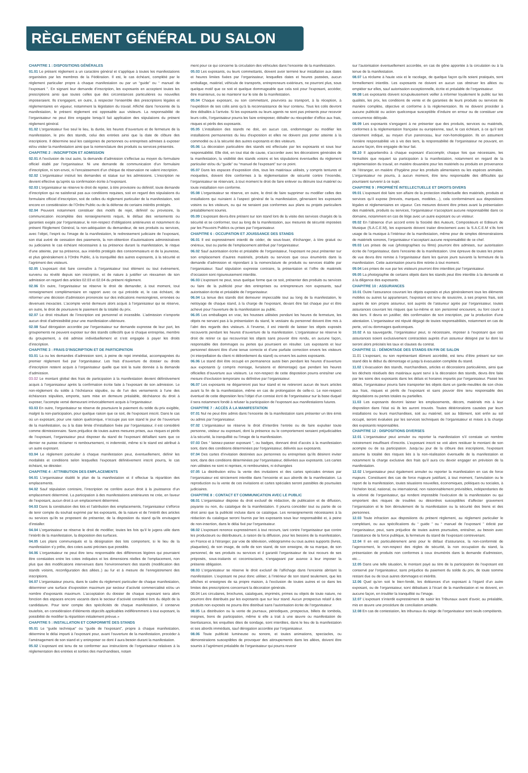RÈGLEMENT GÉNÉRAL DU SALON
CHAPITRE 1 : DISPOSITIONS GÉNÉRALES
01.01 Le présent règlement a un caractère général et s’applique à toutes les manifestations organisées par les membres de la Fédération. Il est, le cas échéant, complété par le règlement particulier propre à chaque manifestation ou par un “guide” ou “ manuel de l’exposant ”. En signant leur demande d’inscription, les exposants en acceptent toutes les prescriptions ainsi que toutes celles que des circonstances particulières ou nouvelles imposeraient. Ils s’engagent, en outre, à respecter l’ensemble des prescriptions légales et réglementaires en vigueur, notamment la législation du travail. Affiché dans l’enceinte de la manifestation, le présent règlement est opposable aux visiteurs. La responsabilité de l’organisateur ne peut être engagée lorsqu’il fait application des stipulations du présent règlement général.
01.02 L’organisateur fixe seul le lieu, la durée, les heures d’ouverture et de fermeture de la manifestation, le prix des stands, celui des entrées ainsi que la date de clôture des inscriptions. Il détermine seul les catégories de personnes ou entreprises admises à exposer et/ou visiter la manifestation ainsi que la nomenclature des produits ou services présentés.
CHAPITRE 2 : INSCRIPTION ET ADMISSION
02.01 A l’exclusion de tout autre, la demande d’admission s’effectue au moyen du formulaire officiel établi par l’organisateur. Ni une demande de communication d’un formulaire d’inscription, ni son envoi, ni l’encaissement d’un chèque de réservation ne valent inscription.
02.02 L’organisateur instruit les demandes et statue sur les admissions. L’inscription ne devient effective qu’après sa confirmation écrite à l’exposant.
02.03 L’organisateur se réserve le droit de rejeter, à titre provisoire ou définitif, toute demande d’inscription qui ne satisferait pas aux conditions requises, soit en regard des stipulations du formulaire officiel d’inscription, soit de celles du règlement particulier de la manifestation, soit encore en considération de l’Ordre Public ou de la défense de certains intérêts protégés.
02.04 Peuvent notamment constituer des motifs de rejet, définitif ou provisoire, la communication incomplète des renseignements requis, le défaut des versements ou garanties exigés par l’organisateur, le non-respect d’obligations antérieures et notamment du présent Règlement Général, la non-adéquation du demandeur, de ses produits ou services, avec l’objet, l’esprit ou l’image de la manifestation, le redressement judiciaire de l’exposant, son état avéré de cessation des paiements, la non-obtention d’autorisations administratives ou judiciaires le cas échéant nécessaires à sa présence durant la manifestation, le risque d’une atteinte, par sa présence, aux intérêts protégés des consommateurs et de la jeunesse, et plus généralement à l’Ordre Public, à la tranquillité des autres exposants, à la sécurité et l’agrément des visiteurs.
02.05 L’exposant doit faire connaître à l’organisateur tout élément ou tout événement, survenu ou révélé depuis son inscription, et de nature à justifier un réexamen de son admission en regard des articles 02.03 et 02.04 du présent règlement.
02.06 En outre, l’organisateur se réserve le droit de demander, à tout moment, tout renseignement complémentaire en rapport avec ce qui précède et, le cas échéant, de réformer une décision d’admission prononcée sur des indications mensongères, erronées ou devenues inexactes. L’acompte versé demeure alors acquis à l’organisateur qui se réserve, en outre, le droit de poursuivre le paiement de la totalité du prix.
02.07 Le droit résultant de l’inscription est personnel et incessible. L’admission n’emporte aucun droit d’admissibilité pour une manifestation ultérieure.
02.08 Sauf dérogation accordée par l’organisateur sur demande expresse de leur part, les groupements ne peuvent exposer sur des stands collectifs que si chaque entreprise, membre du groupement, a été admise individuellement et s’est engagée à payer les droits d’inscription.
CHAPITRE 3 : FRAIS D’INSCRIPTION ET DE PARTICIPATION
03.01 La ou les demandes d’admission sont, à peine de rejet immédiat, accompagnées du premier règlement fixé par l’organisateur. Les frais d’ouverture de dossier ou droits d’inscription restent acquis à l’organisateur quelle que soit la suite donnée à la demande d’admission.
03.02 Le montant global des frais de participation à la manifestation devient définitivement acquis à l’organisateur après la confirmation écrite faite à l’exposant de son admission. Le non-règlement du solde à l’échéance stipulée, ou de l’un des versements à l’une des échéances stipulées, emporte, sans mise en demeure préalable, déchéance du droit à exposer, l’acompte versé demeurant irrévocablement acquis à l’organisateur.
03.03 En outre, l’organisateur se réserve de poursuivre le paiement du solde du prix exigible, malgré la non-participation, pour quelque raison que ce soit, de l’exposant inscrit. Dans le cas où un exposant, pour une raison quelconque, n’occupe pas son stand le jour de l’ouverture de la manifestation, ou à la date limite d’installation fixée par l’organisateur, il est considéré comme démissionnaire. Sans préjudice de toutes autres mesures prises, aux risques et périls de l’exposant, l’organisateur peut disposer du stand de l’exposant défaillant sans que ce dernier ne puisse réclamer ni remboursement, ni indemnité, même si le stand est attribué à un autre exposant.
03.04 Le règlement particulier à chaque manifestation peut, éventuellement, définir les modalités et conditions selon lesquelles l’exposant définitivement inscrit pourra, le cas échéant, se désister.
CHAPITRE 4 : ATTRIBUTION DES EMPLACEMENTS
04.01 L’organisateur établit le plan de la manifestation et il effectue la répartition des emplacements.
04.02 Sauf stipulation contraire, l’inscription ne confère aucun droit à la jouissance d’un emplacement déterminé. La participation à des manifestations antérieures ne crée, en faveur de l’exposant, aucun droit à un emplacement déterminé.
04.03 Dans la constitution des lots et l’attribution des emplacements, l’organisateur s’efforce de tenir compte du souhait exprimé par les exposants, de la nature et de l’intérêt des articles ou services qu’ils se proposent de présenter, de la disposition du stand qu’ils envisagent d’installer.
04.04 L’organisateur se réserve le droit de modifier, toutes les fois qu’il le jugera utile dans l’intérêt de la manifestation, la disposition des surfaces.
04.05 Les plans communiqués et la désignation des lots comportent, si le lieu de la manifestation s’y prête, des cotes aussi précises que possible.
04.06 L’organisateur ne peut être tenu responsable des différences légères qui pourraient être constatées entre les cotes indiquées et les dimensions réelles de l’emplacement, non plus que des modifications intervenues dans l’environnement des stands (modification des stands voisins, reconfiguration des allées..) au fur et à mesure de l’enregistrement des inscriptions.
04.07 L’organisateur pourra, dans le cadre du règlement particulier de chaque manifestation, déterminer une surface d’exposition maximum par secteur d’activité commercialisé et/ou un nombre d’exposants maximum. L’acceptation du dossier de chaque exposant sera alors fonction des espaces encore vacants dans le secteur d’activité considéré lors du dépôt de la candidature. Pour tenir compte des spécificités de chaque manifestation, il conserve toutefois, en considération d’éléments objectifs applicables indifféremment à tout exposant, la possibilité de modifier la répartition initialement prévue.»
CHAPITRE 5 : INSTALLATION ET CONFORMITÉ DES STANDS
05.01 Le “guide technique” ou “guide de l’exposant”, propre à chaque manifestation, détermine le délai imparti à l’exposant pour, avant l’ouverture de la manifestation, procéder à l’aménagement de son stand et y entreposer ce dont il aura besoin durant la manifestation.
05.02 L’exposant est tenu de se conformer aux instructions de l’organisateur relatives à la réglementation des entrées et sorties des marchandises, notam
ment pour ce qui concerne la circulation des véhicules dans l’enceinte de la manifestation.
05.03 Les exposants, ou leurs commettants, doivent avoir terminé leur installation aux dates et heures limites fixées par l’organisateur, lesquelles dates et heures passées, aucun emballage, matériel, véhicule de transports, entrepreneurs extérieurs, ne pourront plus, sous quelque motif que ce soit et quelque dommageable que cela soit pour l’exposant, accéder, être maintenus, ou se maintenir sur le site de la manifestation.
05.04 Chaque exposant, ou son commettant, pourvoira au transport, à la réception, à l’expédition de ses colis ainsi qu’à la reconnaissance de leur contenu. Tous les colis devront être déballés à l’arrivée. Si les exposants ou leurs agents ne sont pas présents pour recevoir leurs colis, l’organisateur pourra les faire entreposer, déballer ou réexpédier d’office aux frais, risques et périls des exposants.
05.05 L’installation des stands ne doit, en aucun cas, endommager ou modifier les installations permanentes du lieu d’exposition et elles ne doivent pas porter atteinte à la commodité ou à la sécurité des autres exposants et des visiteurs.
05.06 La décoration particulière des stands est effectuée par les exposants et sous leur responsabilité. Elle doit, en tout état de cause, s’accorder avec les décorations générales de la manifestation, la visibilité des stands voisins et les stipulations éventuelles du règlement particulier et/ou du “guide” ou “manuel de l’exposant” sur ce point.
05.07 Dans les espaces d’exposition clos, tous les matériaux utilisés, y compris tentures et moquettes, doivent être conformes à la réglementation de sécurité contre l’incendie, l’organisateur se réservant, à tout moment le droit de faire enlever ou détruire tout matériel ou toute installation non conforme.
05.08 L’organisateur se réserve, en outre, le droit de faire supprimer ou modifier celles des installations qui nuiraient à l’aspect général de la manifestation, gêneraient les exposants voisins ou les visiteurs, ou qui ne seraient pas conformes aux plans ou projets particuliers préalablement soumis.
05.09 L’exposant devra être présent sur son stand lors de la visite des services chargés de la sécurité et se conformer, tout au long de la manifestation, aux mesures de sécurité imposées par les Pouvoirs Publics ou prises par l’organisateur.
CHAPITRE 6 : OCCUPATION ET JOUISSANCE DES STANDS
06.01 Il est expressément interdit de céder, de sous-louer, d’échanger, à titre gratuit ou onéreux, tout ou partie de l’emplacement attribué par l’organisateur.
06.02 Sauf autorisation écrite et préalable de l’organisateur, l’exposant ne peut présenter sur son emplacement d’autres matériels, produits ou services que ceux énumérés dans la demande d’admission et répondant à la nomenclature de produits ou services établie par l’organisateur. Sauf stipulation expresse contraire, la présentation et l’offre de matériels d’occasion sont rigoureusement interdite.
06.03 L’exposant ne peut, sous quelque forme que ce soit, présenter des produits ou services ou faire de la publicité pour des entreprises ou entrepreneurs non exposants, sauf autorisation écrite et préalable de l’organisateur.
06.04 La tenue des stands doit demeurer impeccable tout au long de la manifestation, le nettoyage de chaque stand, à la charge de l’exposant, devant être fait chaque jour et être achevé pour l’ouverture de la manifestation au public.
06.05 Les emballages en vrac, les housses utilisées pendant les heures de fermeture, les objets ne servant pas à la présentation du stand, le vestiaire du personnel doivent être mis à l’abri des regards des visiteurs. A l’inverse, il est interdit de laisser les objets exposés recouverts pendant les heures d’ouverture de la manifestation. L’organisateur se réserve le droit de retirer ce qui recouvrirait les objets sans pouvoir être rendu, en aucune façon, responsable des dommages ou pertes qui pourraient en résulter. Les exposants et leur personnel doivent être d’une tenue correcte et d’une parfaite correction envers les visiteurs (ni interpellation du client ni débordement du stand) ou envers les autres exposants.
06.06 Le stand doit être occupé en permanence aussi bien pendant les heures d’ouverture aux exposants (y compris montage, livraisons et démontage) que pendant les heures officielles d’ouverture aux visiteurs. Le non-respect de cette disposition pourra entraîner une mesure d’exclusion temporaire ou définitive par l’organisateur.
06.07 Les exposants ne dégarniront pas leur stand et ne retireront aucun de leurs articles avant la fin de la manifestation, même en cas de prolongation de celle-ci. Le non-respect éventuel de cette disposition fera l’objet d’un constat écrit de l’organisateur sur la base duquel il sera notamment fondé à refuser la participation de l’exposant aux manifestations futures.
CHAPITRE 7 : ACCÈS À LA MANIFESTATION
07.01 Nul ne peut être admis dans l’enceinte de la manifestation sans présenter un titre émis ou admis par l’organisateur.
07.02 L’organisateur se réserve le droit d’interdire l’entrée ou de faire expulser toute personne, visiteur ou exposant, dont la présence ou le comportement seraient préjudiciables à la sécurité, la tranquillité ou l’image de la manifestation.
07.03 Des “ laissez-passer exposant ”, ou badges, donnant droit d’accès à la manifestation sont, dans des conditions déterminées par l’organisateur, délivrés aux exposants.
07.04 Des cartes d’invitation destinées aux personnes ou entreprises qu’ils désirent inviter sont, dans des conditions déterminées par l’organisateur, délivrées aux exposants. Les cartes non utilisées ne sont ni reprises, ni remboursées, ni échangées
07.05 La distribution et/ou la vente des invitations et des cartes spéciales émises par l’organisateur est strictement interdite dans l’enceinte et aux abords de la manifestation. La reproduction ou la vente de ces invitations et cartes spéciales seront passibles de poursuites judiciaires.
CHAPITRE 8 : CONTACT ET COMMUNICATION AVEC LE PUBLIC
08.01 L’organisateur dispose du droit exclusif de rédaction, de publication et de diffusion, payante ou non, du catalogue de la manifestation. Il pourra concéder tout ou partie de ce droit ainsi que la publicité incluse dans ce catalogue. Les renseignements nécessaires à la rédaction du catalogue seront fournis par les exposants sous leur responsabilité et, à peine de non-insertion, dans le délai fixé par l’organisateur.
08.02 L’exposant renonce expressément à tout recours, tant contre l’organisateur que contre les producteurs ou distributeurs, à raison de la diffusion, pour les besoins de la manifestation, en France et à l’étranger, par voie de télévision, vidéogramme ou tous autres supports (livres, plaquettes), de son image, de celle de son stand, de son enseigne, de sa marque, de son personnel, de ses produits ou services et il garantit l’organisateur de tout recours de ses préposés, sous-traitants et cocontractants, s’engageant par avance à leur imposer la présente obligation.
08.03 L’organisateur se réserve le droit exclusif de l’affichage dans l’enceinte abritant la manifestation. L’exposant ne peut donc utiliser, à l’intérieur de son stand seulement, que les affiches et enseignes de sa propre maison, à l’exclusion de toutes autres et ce dans les limites des prescriptions concernant la décoration générale.
08.04 Les circulaires, brochures, catalogues, imprimés, primes ou objets de toute nature, ne pourront être distribués par les exposants que sur leur stand. Aucun prospectus relatif à des produits non exposés ne pourra être distribué sans l’autorisation écrite de l’organisateur.
08.05 La distribution ou la vente de journaux, périodiques, prospectus, billets de tombola, insignes, bons de participation, même si elle a trait à une œuvre ou manifestation de bienfaisance, les enquêtes dites de sondage, sont interdites, dans le lieu de la manifestation et ses abords immédiats, sauf dérogation accordée par l’organisateur.
08.06 Toute publicité lumineuse ou sonore, et toutes animations, spectacles, ou démonstrations susceptibles de provoquer des attroupements dans les allées, doivent être soumis à l’agrément préalable de l’organisateur qui pourra revenir
sur l’autorisation éventuellement accordée, en cas de gêne apportée à la circulation ou à la tenue de la manifestation.
08.07 La réclame à haute voix et le racolage, de quelque façon qu’ils soient pratiqués, sont formellement interdits. Les exposants ne doivent en aucun cas obstruer les allées ou empiéter sur elles, sauf autorisation exceptionnelle, écrite et préalable de l’organisateur.
08.08 Les exposants doivent scrupuleusement veiller à informer loyalement le public sur les qualités, les prix, les conditions de vente et de garanties de leurs produits ou services de manière complète, objective et conforme à la réglementation. Ils ne doivent procéder à aucune publicité ou action quelconque susceptible d’induire en erreur ou de constituer une concurrence déloyale.
08.09 Les exposants s’engagent à ne présenter que des produits, services ou matériels, conformes à la réglementation française ou européenne, sauf, le cas échéant, à ce qu’il soit clairement indiqué, au moyen d’un panonceau, leur non-homologation. Ils en assument l’entière responsabilité vis à vis des tiers, la responsabilité de l’organisateur ne pouvant, en aucune façon, être engagée de leur fait.
08.10 Il appartiendra à chaque exposant d’accomplir, chaque fois que nécessaire, les formalités que requiert sa participation à la manifestation, notamment en regard de la réglementation du travail, en matière douanière pour les matériels ou produits en provenance de l’étranger, en matière d’hygiène pour les produits alimentaires ou les espèces animales. L’organisateur ne pourra, à aucun moment, être tenu responsable des difficultés qui pourraient survenir à ce sujet.
CHAPITRE 9 : PROPRIÉTÉ INTELLECTUELLE ET DROITS DIVERS
09.01 L’exposant doit faire son affaire de la protection intellectuelle des matériels, produits et services qu’il expose (brevets, marques, modèles…), cela conformément aux dispositions légales et réglementaires en vigueur. Ces mesures doivent être prises avant la présentation des matériels, produits ou services, l’organisateur n’acceptant aucune responsabilité dans ce domaine, notamment en cas de litige avec un autre exposant ou un visiteur.
09.02 En l’absence d’un accord entre la Société des Auteurs, Compositeurs et Editeurs de Musique (S.A.C.E.M), les exposants doivent traiter directement avec la S.A.C.E.M s’ils font usage de la musique à l’intérieur de la manifestation, même pour de simples démonstrations de matériels sonores, l’organisateur n’acceptant aucune responsabilité de ce chef.
09.03 Les prises de vue (photographies ou films) pourront être admises, sur autorisation écrite de l’organisateur, dans l’enceinte de la manifestation. Une épreuve de toutes les prises de vue devra être remise à l’organisateur dans les quinze jours suivants la fermeture de la manifestation. Cette autorisation pourra être retirée à tout moment.
09.04 Les prises de vue par les visiteurs pourront être interdites par l’organisateur.
09.05 La photographie de certains objets dans les stands peut être interdite à la demande et à la diligence des exposants.
CHAPITRE 10 : ASSURANCES
10.01 Outre l’assurance couvrant les objets exposés et plus généralement tous les éléments mobiles ou autres lui appartenant, l’exposant est tenu de souscrire, à ses propres frais, soit auprès de son propre assureur, soit auprès de l’assureur agrée par l’organisateur, toutes assurances couvrant les risques que lui-même et son personnel encourent, ou font courir à des tiers. Il devra en justifier, dès confirmation de son inscription, par la production d’une attestation. L’organisateur est réputé dégagé de toutes responsabilités, notamment en cas de perte, vol ou dommages quelconques.
10.02 A sa sauvegarde, l’organisateur peut, si nécessaire, imposer à l’exposant que ces assurances soient exclusivement contractées auprès d’un assureur désigné par lui dont lui seront alors précisés les taux et clauses du contrat.
CHAPITRE 11 : DÉMONTAGE DES STANDS EN FIN DE SALON
11.01 L’exposant, ou son représentant dûment accrédité, est tenu d’être présent sur son stand dès le début du démontage et jusqu’à évacuation complète du stand.
11.02 L’évacuation des stands, marchandises, articles et décorations particulières, ainsi que les déchets résiduels des matériaux ayant servi à la décoration des stands, devra être faite par les soins des exposants dans les délais et horaires impartis par l’organisateur. Passé les délais, l’organisateur pourra faire transporter les objets dans un garde-meubles de son choix aux frais, risques et périls de l’exposant et sans pouvoir être tenu responsable des dégradations ou pertes totales ou partielles.
11.03 Les exposants devront laisser les emplacements, décors, matériels mis à leur disposition dans l’état où ils les auront trouvés. Toutes détériorations causées par leurs installations ou leurs marchandises, soit au matériel, soit au bâtiment, soit enfin au sol occupé, seront évaluées par les services techniques de l’organisateur et mises à la charge des exposants responsables.
CHAPITRE 12 : DISPOSITIONS DIVERSES
12.01 L’organisateur peut annuler ou reporter la manifestation s’il constate un nombre notoirement insuffisant d’inscrits. L’exposant inscrit se voit alors restituer le montant de son acompte ou de sa participation. Jusqu’au jour de la clôture des inscriptions, l’exposant assume la totalité des risques liés à la non-réalisation éventuelle de la manifestation et notamment la charge exclusive des frais qu’il aura cru devoir engager en prévision de la manifestation.
12.02 L’organisateur peut également annuler ou reporter la manifestation en cas de force majeure. Constituent des cas de force majeure justifiant, à tout moment, l’annulation ou le report de la manifestation, toutes situations nouvelles, économiques, politiques ou sociales, à l’échelon local, national, ou international, non raisonnablement prévisibles, indépendantes de la volonté de l’organisateur, qui rendent impossible l’exécution de la manifestation ou qui emportent des risques de troubles ou désordres susceptibles d’affecter gravement l’organisation et le bon déroulement de la manifestation ou la sécurité des biens et des personnes.
12.03 Toute infraction aux dispositions du présent règlement, au règlement particulier le complétant, ou aux spécifications du “ guide ” ou “ manuel de l’exposant ” édicté par l’organisateur, peut, sans préjudice de toutes autres poursuites, entraîner, au besoin avec l’assistance de la force publique, la fermeture du stand de l’exposant contrevenant.
12.04 Il en est particulièrement ainsi pour le défaut d’assurance, la non-conformité de l’agencement, le non-respect des règles de sécurité, la non occupation du stand, la présentation de produits non conformes à ceux énumérés dans la demande d’admission, etc…
12.05 Dans une telle situation, le montant payé au titre de la participation de l’exposant est conservé par l’organisateur, sans préjudice du paiement du solde du prix, de toute somme restant due ou de tous autres dommages et intérêts.
12.06 Quel qu’en soit le bien-fondé, les doléances d’un exposant à l’égard d’un autre exposant, ou de l’organisateur, sont débattues à l’écart de la manifestation et ne doivent, en aucune façon, en troubler la tranquillité ou l’image.
12.07 L’exposant s’interdit expressément de saisir les Tribunaux avant d’avoir, au préalable, mis en œuvre une procédure de conciliation amiable.
12.08 En cas de contestation, les tribunaux du siège de l’organisateur sont seuls compétents.